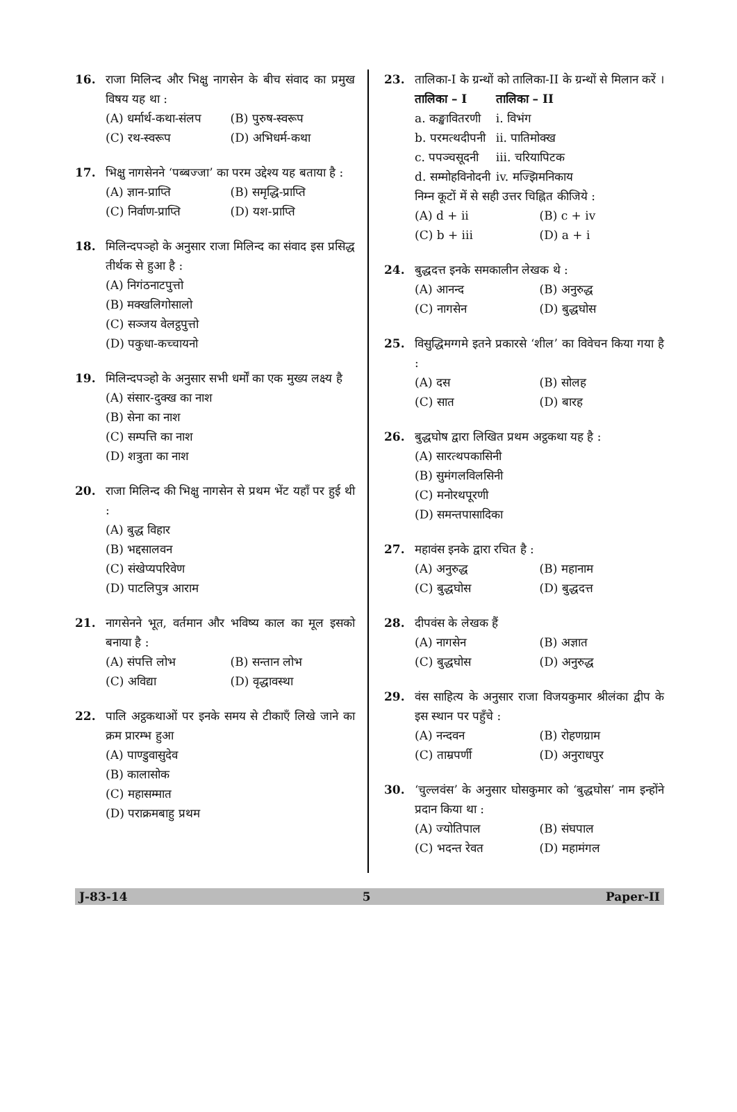16. राजा मिलिन्द और भिक्षु नागसेन के बीच संवाद का प्रमुख विषय यह था :
(A) धर्मार्थ-कथा-संलप (B) पुरुष-स्वरूप (C) रथ-स्वरूप (D) अभिधर्म-कथा
17. भिक्षु नागसेनने ‘पब्बज्जा’ का परम उद्देश्य यह बताया है :
(A) ज्ञान-प्राप्ति (B) समृद्धि-प्राप्ति (C) निर्वाण-प्राप्ति (D) यश-प्राप्ति
18. मिलिन्दपञ्हो के अनुसार राजा मिलिन्द का संवाद इस प्रसिद्ध तीर्थक से हुआ है :
(A) निगंठनाटपुत्तो (B) मक्खलिगोसालो (C) सञ्जय वेलट्ठपुत्तो (D) पकुधा-कच्चायनो
19. मिलिन्दपञ्हो के अनुसार सभी धर्मों का एक मुख्य लक्ष्य है
(A) संसार-दुक्ख का नाश (B) सेना का नाश (C) सम्पत्ति का नाश (D) शत्रुता का नाश
20. राजा मिलिन्द की भिक्षु नागसेन से प्रथम भेंट यहाँ पर हुई थी :
(A) बुद्ध विहार (B) भद्दसालवन (C) संखेप्यपरिवेण (D) पाटलिपुत्र आराम
21. नागसेनने भूत, वर्तमान और भविष्य काल का मूल इसको बनाया है :
(A) संपत्ति लोभ (B) सन्तान लोभ (C) अविद्या (D) वृद्धावस्था
22. पालि अट्ठकथाओं पर इनके समय से टीकाएँ लिखे जाने का क्रम प्रारम्भ हुआ
(A) पाण्डुवासुदेव (B) कालासोक (C) महासम्मात (D) पराक्रमबाहु प्रथम
23. तालिका-I के ग्रन्थों को तालिका-II के ग्रन्थों से मिलान करें ।
| तालिका – I | तालिका – II |
| --- | --- |
| a. कङ्खावितरणी | i. विभंग |
| b. परमत्थदीपनी | ii. पातिमोक्ख |
| c. पपञ्चसूदनी | iii. चरियापिटक |
| d. सम्मोहविनोदनी | iv. मज्झिमनिकाय |
निम्न कूटों में से सही उत्तर चिह्नित कीजिये :
(A) d + ii (B) c + iv (C) b + iii (D) a + i
24. बुद्धदत्त इनके समकालीन लेखक थे :
(A) आनन्द (B) अनुरुद्ध (C) नागसेन (D) बुद्धघोस
25. विसुद्धिमग्गमे इतने प्रकारसे ‘शील’ का विवेचन किया गया है :
(A) दस (B) सोलह (C) सात (D) बारह
26. बुद्धघोष द्वारा लिखित प्रथम अट्ठकथा यह है :
(A) सारत्थपकासिनी (B) सुमंगलविलसिनी (C) मनोरथपूरणी (D) समन्तपासादिका
27. महावंस इनके द्वारा रचित है :
(A) अनुरुद्ध (B) महानाम (C) बुद्धघोस (D) बुद्धदत्त
28. दीपवंस के लेखक हैं
(A) नागसेन (B) अज्ञात (C) बुद्धघोस (D) अनुरुद्ध
29. वंस साहित्य के अनुसार राजा विजयकुमार श्रीलंका द्वीप के इस स्थान पर पहुँचे :
(A) नन्दवन (B) रोहणग्राम (C) ताम्रपर्णी (D) अनुराधपुर
30. ‘चुल्लवंस’ के अनुसार घोसकुमार को ‘बुद्धघोस’ नाम इन्होंने प्रदान किया था :
(A) ज्योतिपाल (B) संघपाल (C) भदन्त रेवत (D) महामंगल
J-83-14 5 Paper-II